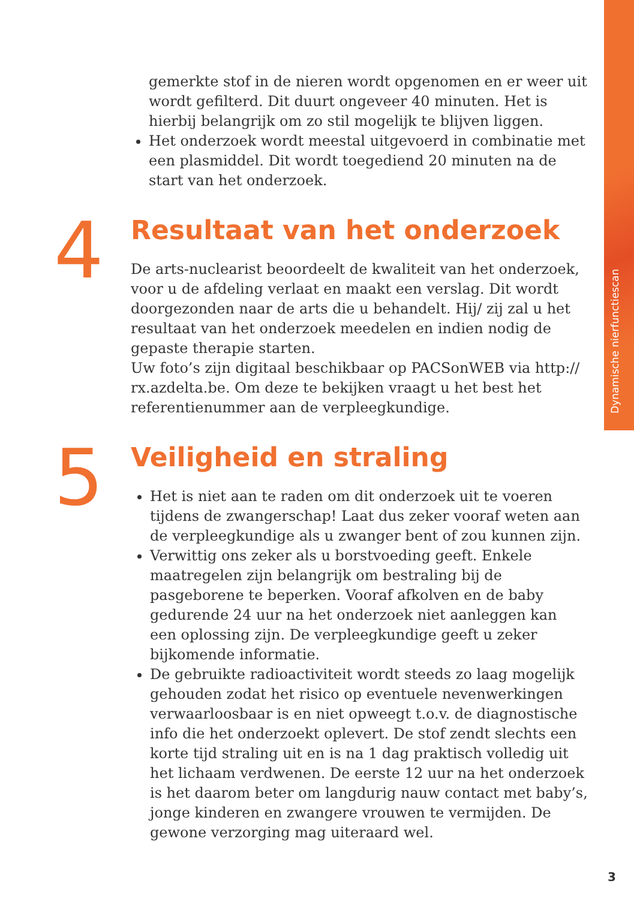Dynamische nierfunctiescan
gemerkte stof in de nieren wordt opgenomen en er weer uit wordt gefilterd. Dit duurt ongeveer 40 minuten. Het is hierbij belangrijk om zo stil mogelijk te blijven liggen.
Het onderzoek wordt meestal uitgevoerd in combinatie met een plasmiddel. Dit wordt toegediend 20 minuten na de start van het onderzoek.
4
Resultaat van het onderzoek
De arts-nuclearist beoordeelt de kwaliteit van het onderzoek, voor u de afdeling verlaat en maakt een verslag. Dit wordt doorgezonden naar de arts die u behandelt. Hij/ zij zal u het resultaat van het onderzoek meedelen en indien nodig de gepaste therapie starten.
Uw foto’s zijn digitaal beschikbaar op PACSonWEB via http:// rx.azdelta.be. Om deze te bekijken vraagt u het best het referentienummer aan de verpleegkundige.
5
Veiligheid en straling
Het is niet aan te raden om dit onderzoek uit te voeren tijdens de zwangerschap! Laat dus zeker vooraf weten aan de verpleegkundige als u zwanger bent of zou kunnen zijn.
Verwittig ons zeker als u borstvoeding geeft. Enkele maatregelen zijn belangrijk om bestraling bij de pasgeborene te beperken. Vooraf afkolven en de baby gedurende 24 uur na het onderzoek niet aanleggen kan een oplossing zijn. De verpleegkundige geeft u zeker bijkomende informatie.
De gebruikte radioactiviteit wordt steeds zo laag mogelijk gehouden zodat het risico op eventuele nevenwerkingen verwaarloosbaar is en niet opweegt t.o.v. de diagnostische info die het onderzoekt oplevert. De stof zendt slechts een korte tijd straling uit en is na 1 dag praktisch volledig uit het lichaam verdwenen. De eerste 12 uur na het onderzoek is het daarom beter om langdurig nauw contact met baby’s, jonge kinderen en zwangere vrouwen te vermijden. De gewone verzorging mag uiteraard wel.
3